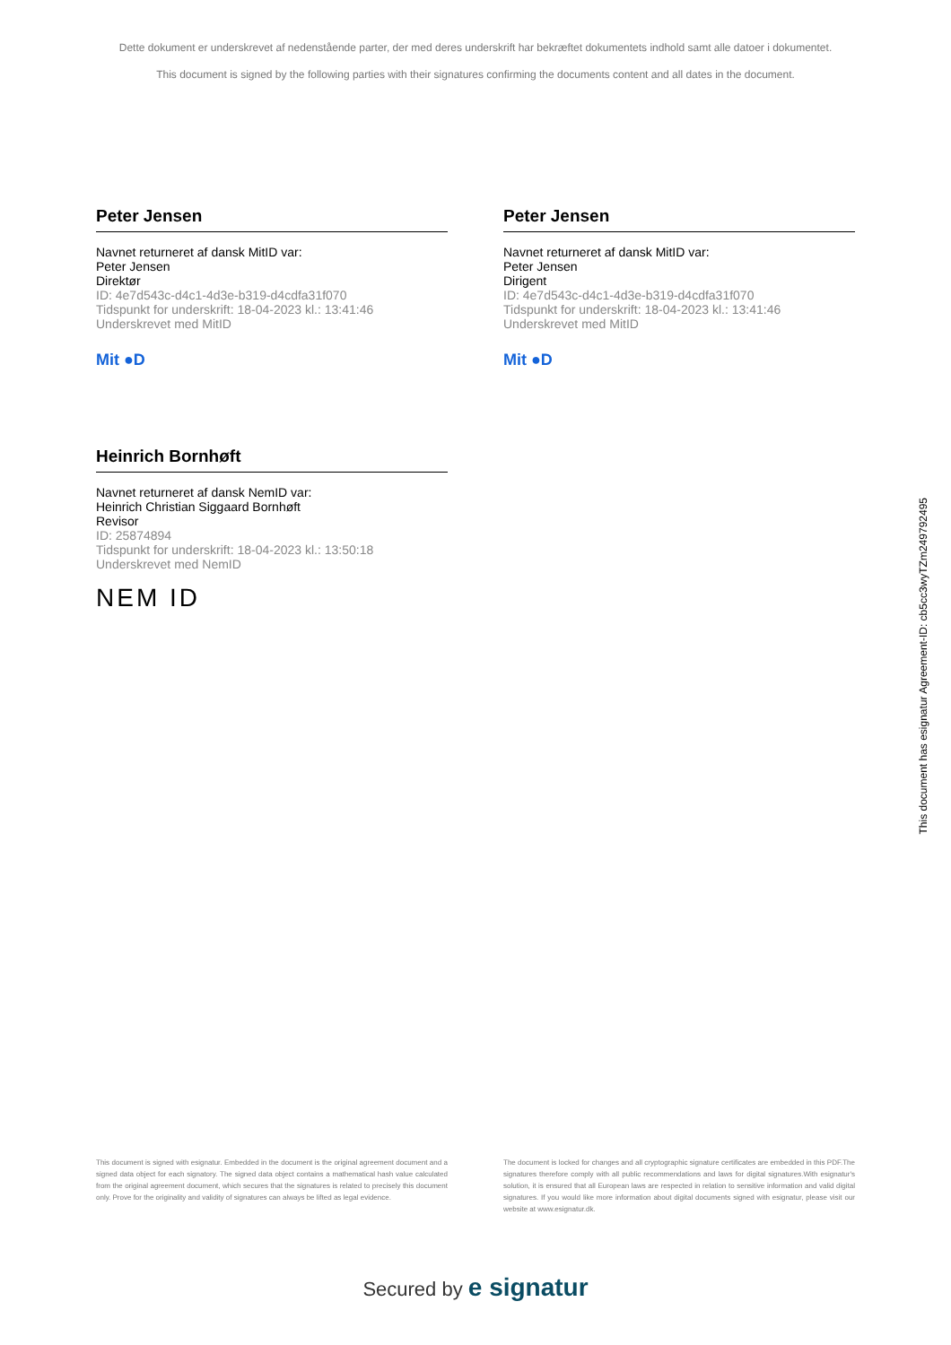Dette dokument er underskrevet af nedenstående parter, der med deres underskrift har bekræftet dokumentets indhold samt alle datoer i dokumentet.
This document is signed by the following parties with their signatures confirming the documents content and all dates in the document.
Peter Jensen
Navnet returneret af dansk MitID var:
Peter Jensen
Direktør
ID: 4e7d543c-d4c1-4d3e-b319-d4cdfa31f070
Tidspunkt for underskrift: 18-04-2023 kl.: 13:41:46
Underskrevet med MitID
Mit ●D
Peter Jensen
Navnet returneret af dansk MitID var:
Peter Jensen
Dirigent
ID: 4e7d543c-d4c1-4d3e-b319-d4cdfa31f070
Tidspunkt for underskrift: 18-04-2023 kl.: 13:41:46
Underskrevet med MitID
Mit ●D
Heinrich Bornhøft
Navnet returneret af dansk NemID var:
Heinrich Christian Siggaard Bornhøft
Revisor
ID: 25874894
Tidspunkt for underskrift: 18-04-2023 kl.: 13:50:18
Underskrevet med NemID
NEM ID
This document has esignatur Agreement-ID: cb5cc3wyTZm249792495
This document is signed with esignatur. Embedded in the document is the original agreement document and a signed data object for each signatory. The signed data object contains a mathematical hash value calculated from the original agreement document, which secures that the signatures is related to precisely this document only. Prove for the originality and validity of signatures can always be lifted as legal evidence.
The document is locked for changes and all cryptographic signature certificates are embedded in this PDF.The signatures therefore comply with all public recommendations and laws for digital signatures.With esignatur's solution, it is ensured that all European laws are respected in relation to sensitive information and valid digital signatures. If you would like more information about digital documents signed with esignatur, please visit our website at www.esignatur.dk.
Secured by e signatur